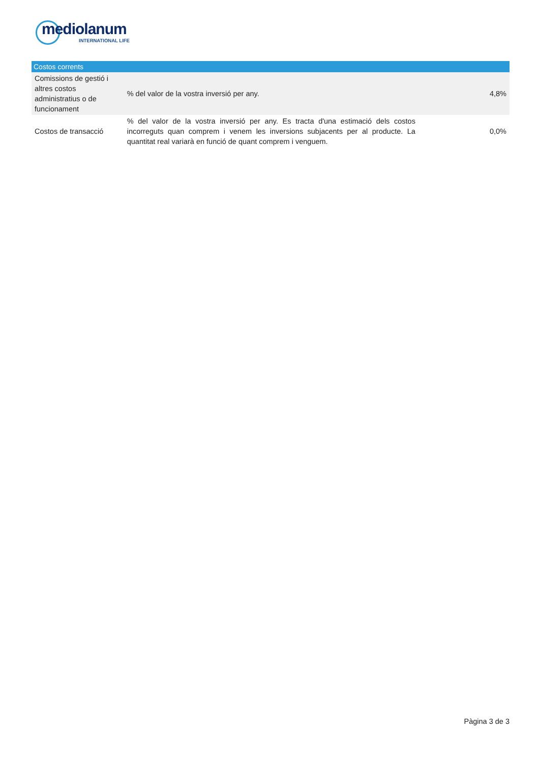mediolanum
INTERNATIONAL LIFE
| Costos corrents | | |
| --- | --- | --- |
| Comissions de gestió i altres costos administratius o de funcionament | % del valor de la vostra inversió per any. | 4,8% |
| Costos de transacció | % del valor de la vostra inversió per any. Es tracta d'una estimació dels costos incorreguts quan comprem i venem les inversions subjacents per al producte. La quantitat real variarà en funció de quant comprem i venguem. | 0,0% |
Pàgina 3 de 3